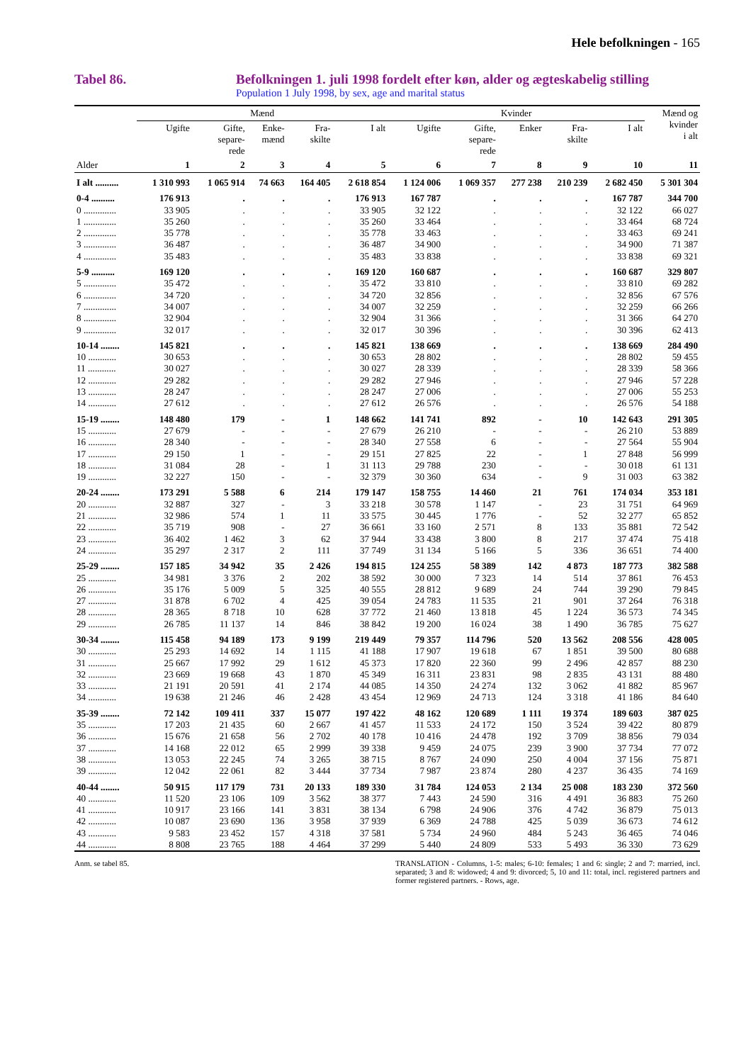Hele befolkningen - 165
Tabel 86. Befolkningen 1. juli 1998 fordelt efter køn, alder og ægteskabelig stilling
Population 1 July 1998, by sex, age and marital status
| | Mænd | | | | | Kvinder | | | | | Mænd og kvinder i alt |
| --- | --- | --- | --- | --- | --- | --- | --- | --- | --- | --- | --- |
| | Ugifte | Gifte, separe- rede | Enke- mænd | Fra- skilte | I alt | Ugifte | Gifte, separe- rede | Enker | Fra- skilte | I alt | |
| Alder | 1 | 2 | 3 | 4 | 5 | 6 | 7 | 8 | 9 | 10 | 11 |
| I alt .......... | 1 310 993 | 1 065 914 | 74 663 | 164 405 | 2 618 854 | 1 124 006 | 1 069 357 | 277 238 | 210 239 | 2 682 450 | 5 301 304 |
| 0-4 .......... | 176 913 | . | . | . | 176 913 | 167 787 | . | . | . | 167 787 | 344 700 |
| 0 .............. | 33 905 | . | . | . | 33 905 | 32 122 | . | . | . | 32 122 | 66 027 |
| 1 .............. | 35 260 | . | . | . | 35 260 | 33 464 | . | . | . | 33 464 | 68 724 |
| 2 .............. | 35 778 | . | . | . | 35 778 | 33 463 | . | . | . | 33 463 | 69 241 |
| 3 .............. | 36 487 | . | . | . | 36 487 | 34 900 | . | . | . | 34 900 | 71 387 |
| 4 .............. | 35 483 | . | . | . | 35 483 | 33 838 | . | . | . | 33 838 | 69 321 |
| 5-9 .......... | 169 120 | . | . | . | 169 120 | 160 687 | . | . | . | 160 687 | 329 807 |
| 5 .............. | 35 472 | . | . | . | 35 472 | 33 810 | . | . | . | 33 810 | 69 282 |
| 6 .............. | 34 720 | . | . | . | 34 720 | 32 856 | . | . | . | 32 856 | 67 576 |
| 7 .............. | 34 007 | . | . | . | 34 007 | 32 259 | . | . | . | 32 259 | 66 266 |
| 8 .............. | 32 904 | . | . | . | 32 904 | 31 366 | . | . | . | 31 366 | 64 270 |
| 9 .............. | 32 017 | . | . | . | 32 017 | 30 396 | . | . | . | 30 396 | 62 413 |
| 10-14 ........ | 145 821 | . | . | . | 145 821 | 138 669 | . | . | . | 138 669 | 284 490 |
| 10 ............ | 30 653 | . | . | . | 30 653 | 28 802 | . | . | . | 28 802 | 59 455 |
| 11 ............ | 30 027 | . | . | . | 30 027 | 28 339 | . | . | . | 28 339 | 58 366 |
| 12 ............ | 29 282 | . | . | . | 29 282 | 27 946 | . | . | . | 27 946 | 57 228 |
| 13 ............ | 28 247 | . | . | . | 28 247 | 27 006 | . | . | . | 27 006 | 55 253 |
| 14 ............ | 27 612 | . | . | . | 27 612 | 26 576 | . | . | . | 26 576 | 54 188 |
| 15-19 ........ | 148 480 | 179 | - | 1 | 148 662 | 141 741 | 892 | - | 10 | 142 643 | 291 305 |
| 15 ............ | 27 679 | - | - | - | 27 679 | 26 210 | - | - | - | 26 210 | 53 889 |
| 16 ............ | 28 340 | - | - | - | 28 340 | 27 558 | 6 | - | - | 27 564 | 55 904 |
| 17 ............ | 29 150 | 1 | - | - | 29 151 | 27 825 | 22 | - | 1 | 27 848 | 56 999 |
| 18 ............ | 31 084 | 28 | - | 1 | 31 113 | 29 788 | 230 | - | - | 30 018 | 61 131 |
| 19 ............ | 32 227 | 150 | - | - | 32 379 | 30 360 | 634 | - | 9 | 31 003 | 63 382 |
| 20-24 ........ | 173 291 | 5 588 | 6 | 214 | 179 147 | 158 755 | 14 460 | 21 | 761 | 174 034 | 353 181 |
| 20 ............ | 32 887 | 327 | - | 3 | 33 218 | 30 578 | 1 147 | - | 23 | 31 751 | 64 969 |
| 21 ............ | 32 986 | 574 | 1 | 11 | 33 575 | 30 445 | 1 776 | - | 52 | 32 277 | 65 852 |
| 22 ............ | 35 719 | 908 | - | 27 | 36 661 | 33 160 | 2 571 | 8 | 133 | 35 881 | 72 542 |
| 23 ............ | 36 402 | 1 462 | 3 | 62 | 37 944 | 33 438 | 3 800 | 8 | 217 | 37 474 | 75 418 |
| 24 ............ | 35 297 | 2 317 | 2 | 111 | 37 749 | 31 134 | 5 166 | 5 | 336 | 36 651 | 74 400 |
| 25-29 ........ | 157 185 | 34 942 | 35 | 2 426 | 194 815 | 124 255 | 58 389 | 142 | 4 873 | 187 773 | 382 588 |
| 25 ............ | 34 981 | 3 376 | 2 | 202 | 38 592 | 30 000 | 7 323 | 14 | 514 | 37 861 | 76 453 |
| 26 ............ | 35 176 | 5 009 | 5 | 325 | 40 555 | 28 812 | 9 689 | 24 | 744 | 39 290 | 79 845 |
| 27 ............ | 31 878 | 6 702 | 4 | 425 | 39 054 | 24 783 | 11 535 | 21 | 901 | 37 264 | 76 318 |
| 28 ............ | 28 365 | 8 718 | 10 | 628 | 37 772 | 21 460 | 13 818 | 45 | 1 224 | 36 573 | 74 345 |
| 29 ............ | 26 785 | 11 137 | 14 | 846 | 38 842 | 19 200 | 16 024 | 38 | 1 490 | 36 785 | 75 627 |
| 30-34 ........ | 115 458 | 94 189 | 173 | 9 199 | 219 449 | 79 357 | 114 796 | 520 | 13 562 | 208 556 | 428 005 |
| 30 ............ | 25 293 | 14 692 | 14 | 1 115 | 41 188 | 17 907 | 19 618 | 67 | 1 851 | 39 500 | 80 688 |
| 31 ............ | 25 667 | 17 992 | 29 | 1 612 | 45 373 | 17 820 | 22 360 | 99 | 2 496 | 42 857 | 88 230 |
| 32 ............ | 23 669 | 19 668 | 43 | 1 870 | 45 349 | 16 311 | 23 831 | 98 | 2 835 | 43 131 | 88 480 |
| 33 ............ | 21 191 | 20 591 | 41 | 2 174 | 44 085 | 14 350 | 24 274 | 132 | 3 062 | 41 882 | 85 967 |
| 34 ............ | 19 638 | 21 246 | 46 | 2 428 | 43 454 | 12 969 | 24 713 | 124 | 3 318 | 41 186 | 84 640 |
| 35-39 ........ | 72 142 | 109 411 | 337 | 15 077 | 197 422 | 48 162 | 120 689 | 1 111 | 19 374 | 189 603 | 387 025 |
| 35 ............ | 17 203 | 21 435 | 60 | 2 667 | 41 457 | 11 533 | 24 172 | 150 | 3 524 | 39 422 | 80 879 |
| 36 ............ | 15 676 | 21 658 | 56 | 2 702 | 40 178 | 10 416 | 24 478 | 192 | 3 709 | 38 856 | 79 034 |
| 37 ............ | 14 168 | 22 012 | 65 | 2 999 | 39 338 | 9 459 | 24 075 | 239 | 3 900 | 37 734 | 77 072 |
| 38 ............ | 13 053 | 22 245 | 74 | 3 265 | 38 715 | 8 767 | 24 090 | 250 | 4 004 | 37 156 | 75 871 |
| 39 ............ | 12 042 | 22 061 | 82 | 3 444 | 37 734 | 7 987 | 23 874 | 280 | 4 237 | 36 435 | 74 169 |
| 40-44 ........ | 50 915 | 117 179 | 731 | 20 133 | 189 330 | 31 784 | 124 053 | 2 134 | 25 008 | 183 230 | 372 560 |
| 40 ............ | 11 520 | 23 106 | 109 | 3 562 | 38 377 | 7 443 | 24 590 | 316 | 4 491 | 36 883 | 75 260 |
| 41 ............ | 10 917 | 23 166 | 141 | 3 831 | 38 134 | 6 798 | 24 906 | 376 | 4 742 | 36 879 | 75 013 |
| 42 ............ | 10 087 | 23 690 | 136 | 3 958 | 37 939 | 6 369 | 24 788 | 425 | 5 039 | 36 673 | 74 612 |
| 43 ............ | 9 583 | 23 452 | 157 | 4 318 | 37 581 | 5 734 | 24 960 | 484 | 5 243 | 36 465 | 74 046 |
| 44 ............ | 8 808 | 23 765 | 188 | 4 464 | 37 299 | 5 440 | 24 809 | 533 | 5 493 | 36 330 | 73 629 |
Anm. se tabel 85. TRANSLATION - Columns, 1-5: males; 6-10: females; 1 and 6: single; 2 and 7: married, incl. separated; 3 and 8: widowed; 4 and 9: divorced; 5, 10 and 11: total, incl. registered partners and former registered partners. - Rows, age.